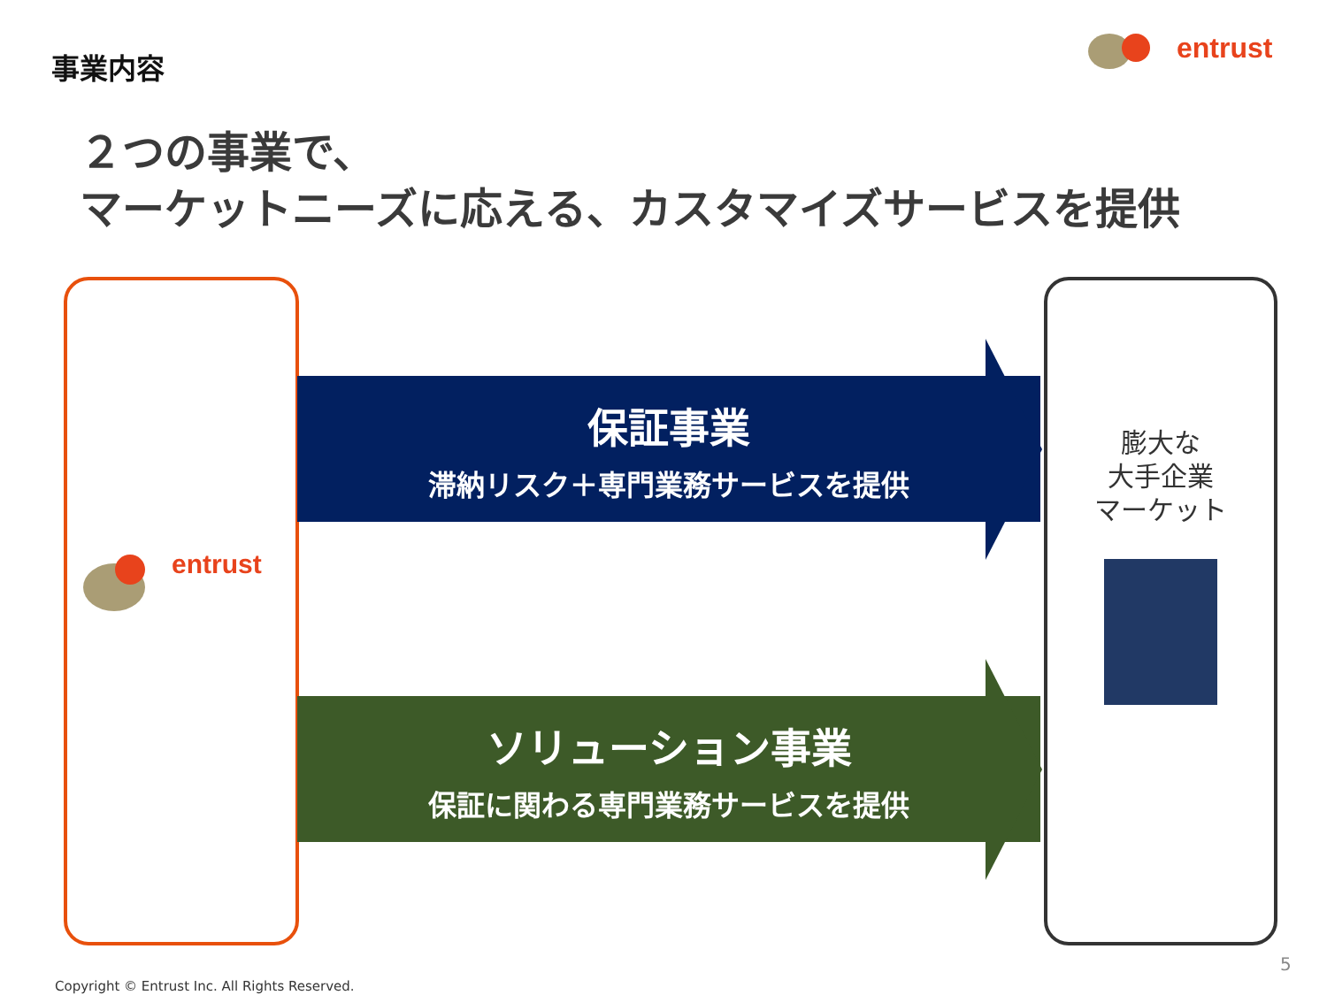事業内容 entrust
２つの事業で、
マーケットニーズに応える、カスタマイズサービスを提供
entrust
保証事業
滞納リスク＋専門業務サービスを提供
ソリューション事業
保証に関わる専門業務サービスを提供
膨大な
大手企業
マーケット
Copyright © Entrust Inc. All Rights Reserved.
5